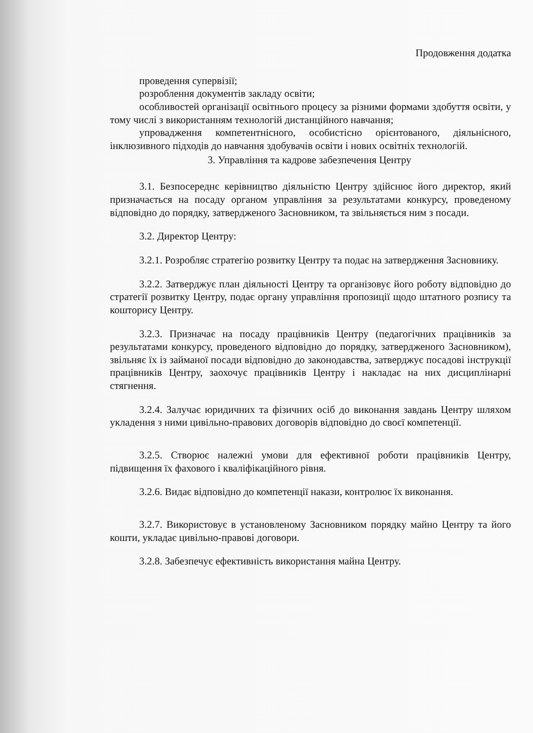Продовження додатка
проведення супервізії;
розроблення документів закладу освіти;
особливостей організації освітнього процесу за різними формами здобуття освіти, у тому числі з використанням технологій дистанційного навчання;
упровадження компетентнісного, особистісно орієнтованого, діяльнісного, інклюзивного підходів до навчання здобувачів освіти і нових освітніх технологій.
3. Управління та кадрове забезпечення Центру
3.1. Безпосереднє керівництво діяльністю Центру здійснює його директор, який призначається на посаду органом управління за результатами конкурсу, проведеному відповідно до порядку, затвердженого Засновником, та звільняється ним з посади.
3.2. Директор Центру:
3.2.1. Розробляє стратегію розвитку Центру та подає на затвердження Засновнику.
3.2.2. Затверджує план діяльності Центру та організовує його роботу відповідно до стратегії розвитку Центру, подає органу управління пропозиції щодо штатного розпису та кошторису Центру.
3.2.3. Призначає на посаду працівників Центру (педагогічних працівників за результатами конкурсу, проведеного відповідно до порядку, затвердженого Засновником), звільняє їх із займаної посади відповідно до законодавства, затверджує посадові інструкції працівників Центру, заохочує працівників Центру і накладає на них дисциплінарні стягнення.
3.2.4. Залучає юридичних та фізичних осіб до виконання завдань Центру шляхом укладення з ними цивільно-правових договорів відповідно до своєї компетенції.
3.2.5. Створює належні умови для ефективної роботи працівників Центру, підвищення їх фахового і кваліфікаційного рівня.
3.2.6. Видає відповідно до компетенції накази, контролює їх виконання.
3.2.7. Використовує в установленому Засновником порядку майно Центру та його кошти, укладає цивільно-правові договори.
3.2.8. Забезпечує ефективність використання майна Центру.